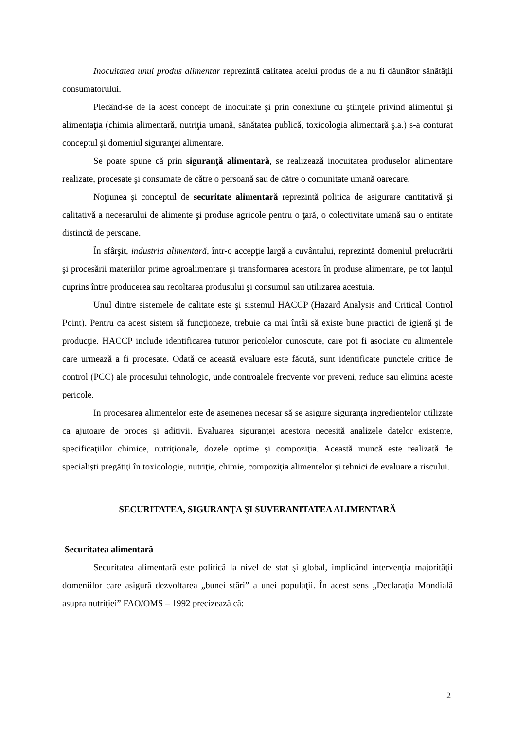Inocuitatea unui produs alimentar reprezintă calitatea acelui produs de a nu fi dăunător sănătăţii consumatorului.
Plecând-se de la acest concept de inocuitate şi prin conexiune cu ştiinţele privind alimentul şi alimentaţia (chimia alimentară, nutriţia umană, sănătatea publică, toxicologia alimentară ş.a.) s-a conturat conceptul şi domeniul siguranţei alimentare.
Se poate spune că prin siguranţă alimentară, se realizează inocuitatea produselor alimentare realizate, procesate şi consumate de către o persoană sau de către o comunitate umană oarecare.
Noţiunea şi conceptul de securitate alimentară reprezintă politica de asigurare cantitativă şi calitativă a necesarului de alimente şi produse agricole pentru o ţară, o colectivitate umană sau o entitate distinctă de persoane.
În sfârşit, industria alimentară, într-o accepţie largă a cuvântului, reprezintă domeniul prelucrării şi procesării materiilor prime agroalimentare şi transformarea acestora în produse alimentare, pe tot lanţul cuprins între producerea sau recoltarea produsului şi consumul sau utilizarea acestuia.
Unul dintre sistemele de calitate este şi sistemul HACCP (Hazard Analysis and Critical Control Point). Pentru ca acest sistem să funcţioneze, trebuie ca mai întâi să existe bune practici de igienă şi de producţie. HACCP include identificarea tuturor pericolelor cunoscute, care pot fi asociate cu alimentele care urmează a fi procesate. Odată ce această evaluare este făcută, sunt identificate punctele critice de control (PCC) ale procesului tehnologic, unde controalele frecvente vor preveni, reduce sau elimina aceste pericole.
In procesarea alimentelor este de asemenea necesar să se asigure siguranţa ingredientelor utilizate ca ajutoare de proces şi aditivii. Evaluarea siguranţei acestora necesită analizele datelor existente, specificaţiilor chimice, nutriţionale, dozele optime şi compoziţia. Această muncă este realizată de specialişti pregătiţi în toxicologie, nutriţie, chimie, compoziţia alimentelor şi tehnici de evaluare a riscului.
SECURITATEA, SIGURANŢA ŞI SUVERANITATEA ALIMENTARĂ
Securitatea alimentară
Securitatea alimentară este politică la nivel de stat şi global, implicând intervenţia majorităţii domeniilor care asigură dezvoltarea „bunei stări” a unei populaţii. În acest sens „Declaraţia Mondială asupra nutriţiei” FAO/OMS – 1992 precizează că:
2